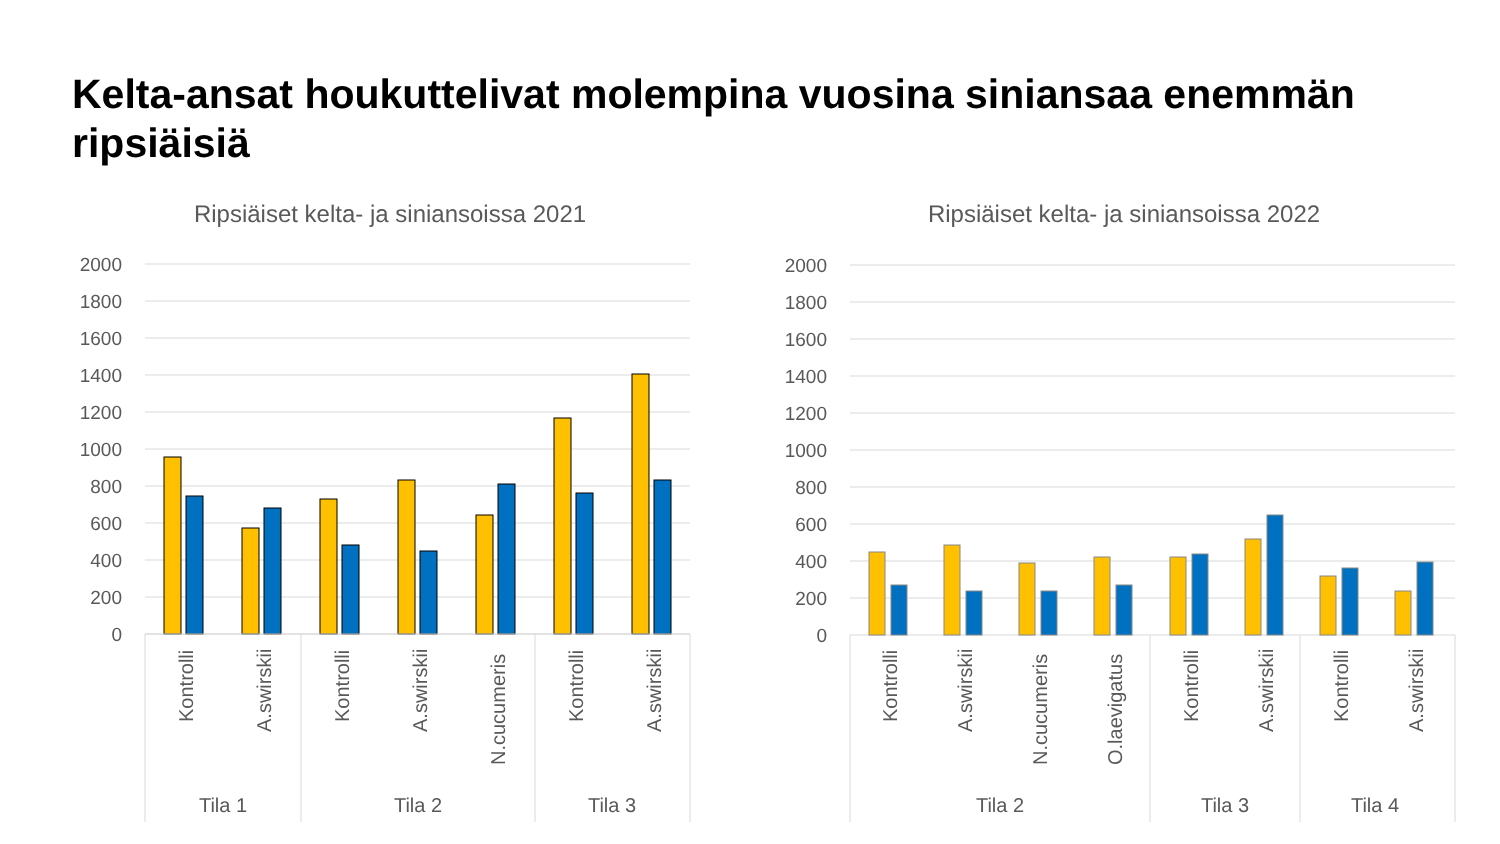Kelta-ansat houkuttelivat molempina vuosina siniansaa enemmän ripsiäisiä
Ripsiäiset kelta- ja siniansoissa 2021
2000
1800
1600
1400
1200
1000
800
600
400
200
0
Kontrolli
A.swirskii
Kontrolli
A.swirskii
N.cucumeris
Kontrolli
A.swirskii
Tila 1
Tila 2
Tila 3
Ripsiäiset kelta- ja siniansoissa 2022
2000
1800
1600
1400
1200
1000
800
600
400
200
0
Kontrolli
A.swirskii
N.cucumeris
O.laevigatus
Kontrolli
A.swirskii
Kontrolli
A.swirskii
Tila 2
Tila 3
Tila 4